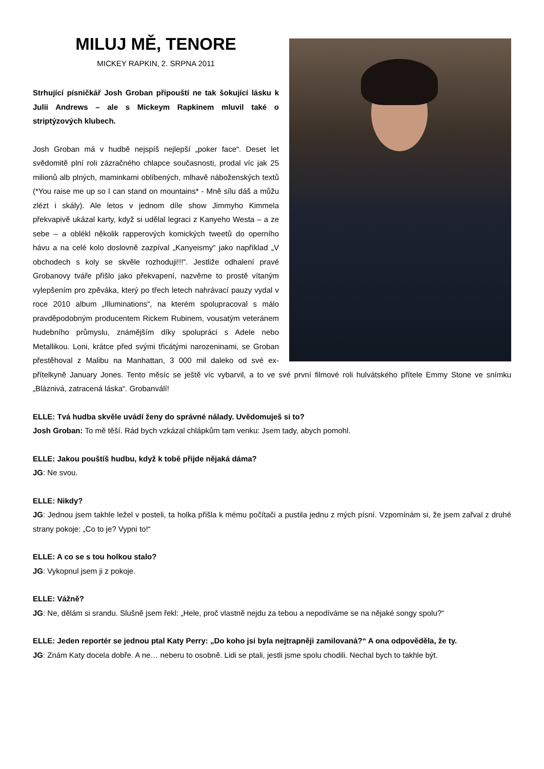MILUJ MĚ, TENORE
MICKEY RAPKIN, 2. SRPNA 2011
Strhující písničkář Josh Groban připouští ne tak šokující lásku k Julii Andrews – ale s Mickeym Rapkinem mluvil také o striptýzových klubech.
Josh Groban má v hudbě nejspíš nejlepší „poker face“. Deset let svědomitě plní roli zázračného chlapce současnosti, prodal víc jak 25 milionů alb plných, maminkami oblíbených, mlhavě náboženských textů (*You raise me up so I can stand on mountains* - Mně sílu dáš a můžu zlézt i skály). Ale letos v jednom díle show Jimmyho Kimmela překvapivě ukázal karty, když si udělal legraci z Kanyeho Westa – a ze sebe – a oblékl několik rapperových komických tweetů do operního hávu a na celé kolo doslovně zazpíval „Kanyeismy“ jako například „V obchodech s koly se skvěle rozhoduji!!!“. Jestliže odhalení pravé Grobanovy tváře přišlo jako překvapení, nazvěme to prostě vítaným vylepšením pro zpěváka, který po třech letech nahrávací pauzy vydal v roce 2010 album „Illuminations“, na kterém spolupracoval s málo pravděpodobným producentem Rickem Rubinem, vousatým veteránem hudebního průmyslu, známějším díky spolupráci s Adele nebo Metallikou. Loni, krátce před svými třicátými narozeninami, se Groban přestěhoval z Malibu na Manhattan, 3 000 mil daleko od své ex-přítelkyně January Jones. Tento měsíc se ještě víc vybarvil, a to ve své první filmové roli hulvátského přítele Emmy Stone ve snímku „Bláznivá, zatracená láska“. Grobanválí!
ELLE: Tvá hudba skvěle uvádí ženy do správné nálady. Uvědomuješ si to?
Josh Groban: To mě těší. Rád bych vzkázal chlápkům tam venku: Jsem tady, abych pomohl.
ELLE: Jakou pouštíš hudbu, když k tobě přijde nějaká dáma?
JG: Ne svou.
ELLE: Nikdy?
JG: Jednou jsem takhle ležel v posteli, ta holka přišla k mému počítači a pustila jednu z mých písní. Vzpomínám si, že jsem zařval z druhé strany pokoje: „Co to je? Vypni to!“
ELLE: A co se s tou holkou stalo?
JG: Vykopnul jsem ji z pokoje.
ELLE: Vážně?
JG: Ne, dělám si srandu. Slušně jsem řekl: „Hele, proč vlastně nejdu za tebou a nepodíváme se na nějaké songy spolu?“
ELLE: Jeden reportér se jednou ptal Katy Perry: „Do koho jsi byla nejtrapněji zamilovaná?“ A ona odpověděla, že ty.
JG: Znám Katy docela dobře. A ne… neberu to osobně. Lidi se ptali, jestli jsme spolu chodili. Nechal bych to takhle být.